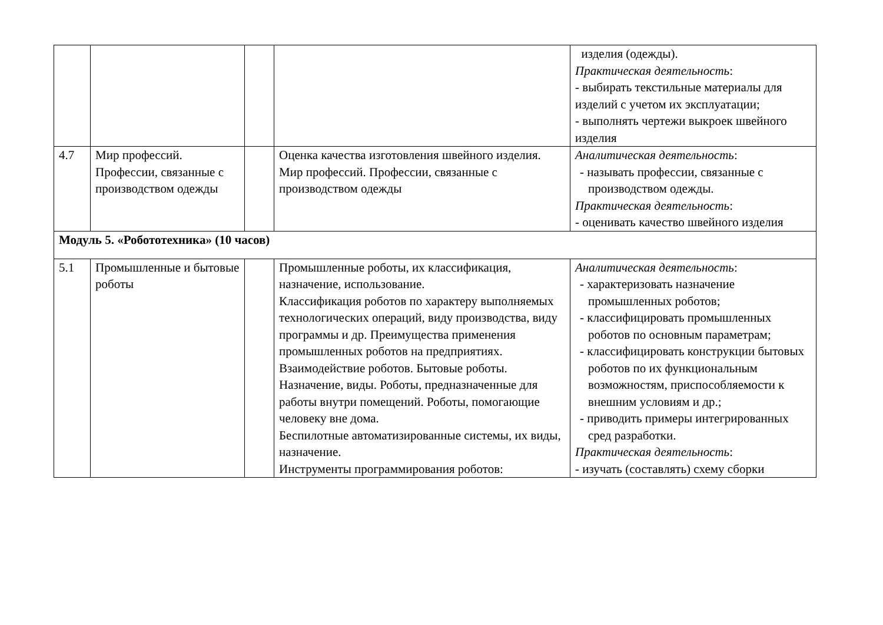| | | | | изделия (одежды). Практическая деятельность : - выбирать текстильные материалы для изделий с учетом их эксплуатации; - выполнять чертежи выкроек швейного изделия |
| 4.7 | Мир профессий. Профессии, связанные с производством одежды | | Оценка качества изготовления швейного изделия. Мир профессий. Профессии, связанные с производством одежды | Аналитическая деятельность : - называть профессии, связанные с производством одежды. Практическая деятельность : - оценивать качество швейного изделия |
| Модуль 5. «Робототехника» (10 часов) | | | | |
| 5.1 | Промышленные и бытовые роботы | | Промышленные роботы, их классификация, назначение, использование. Классификация роботов по характеру выполняемых технологических операций, виду производства, виду программы и др. Преимущества применения промышленных роботов на предприятиях. Взаимодействие роботов. Бытовые роботы. Назначение, виды. Роботы, предназначенные для работы внутри помещений. Роботы, помогающие человеку вне дома. Беспилотные автоматизированные системы, их виды, назначение. Инструменты программирования роботов: | Аналитическая деятельность : - характеризовать назначение промышленных роботов; - классифицировать промышленных роботов по основным параметрам; - классифицировать конструкции бытовых роботов по их функциональным возможностям, приспособляемости к внешним условиям и др.; - приводить примеры интегрированных сред разработки. Практическая деятельность : - изучать (составлять) схему сборки |